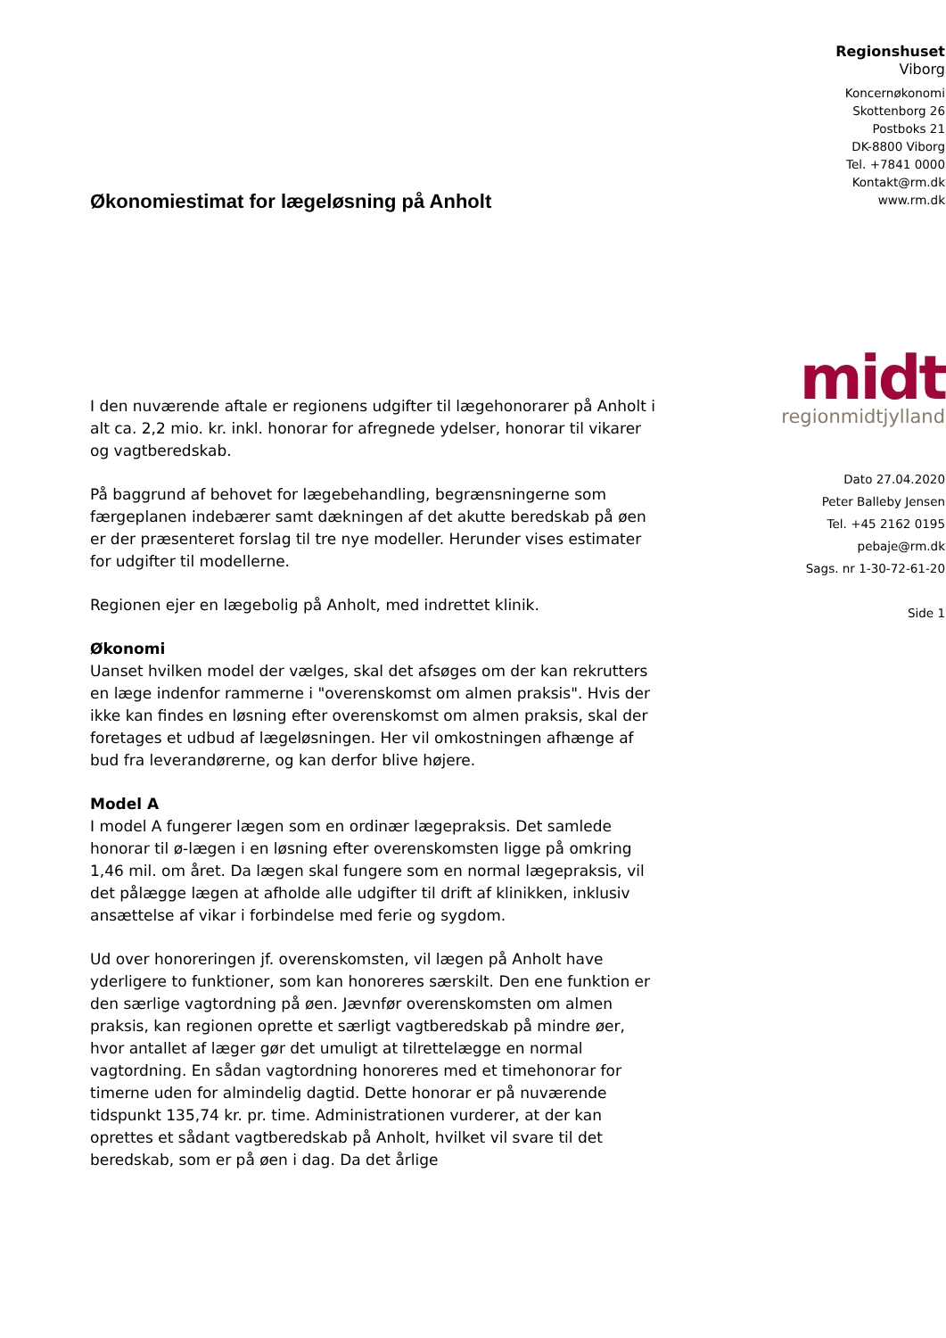Økonomiestimat for lægeløsning på Anholt
I den nuværende aftale er regionens udgifter til lægehonorarer på Anholt i alt ca. 2,2 mio. kr. inkl. honorar for afregnede ydelser, honorar til vikarer og vagtberedskab.
På baggrund af behovet for lægebehandling, begrænsningerne som færgeplanen indebærer samt dækningen af det akutte beredskab på øen er der præsenteret forslag til tre nye modeller. Herunder vises estimater for udgifter til modellerne.
Regionen ejer en lægebolig på Anholt, med indrettet klinik.
Økonomi
Uanset hvilken model der vælges, skal det afsøges om der kan rekrutters en læge indenfor rammerne i "overenskomst om almen praksis". Hvis der ikke kan findes en løsning efter overenskomst om almen praksis, skal der foretages et udbud af lægeløsningen. Her vil omkostningen afhænge af bud fra leverandørerne, og kan derfor blive højere.
Model A
I model A fungerer lægen som en ordinær lægepraksis. Det samlede honorar til ø-lægen i en løsning efter overenskomsten ligge på omkring 1,46 mil. om året. Da lægen skal fungere som en normal lægepraksis, vil det pålægge lægen at afholde alle udgifter til drift af klinikken, inklusiv ansættelse af vikar i forbindelse med ferie og sygdom.
Ud over honoreringen jf. overenskomsten, vil lægen på Anholt have yderligere to funktioner, som kan honoreres særskilt. Den ene funktion er den særlige vagtordning på øen. Jævnfør overenskomsten om almen praksis, kan regionen oprette et særligt vagtberedskab på mindre øer, hvor antallet af læger gør det umuligt at tilrettelægge en normal vagtordning. En sådan vagtordning honoreres med et timehonorar for timerne uden for almindelig dagtid. Dette honorar er på nuværende tidspunkt 135,74 kr. pr. time. Administrationen vurderer, at der kan oprettes et sådant vagtberedskab på Anholt, hvilket vil svare til det beredskab, som er på øen i dag. Da det årlige
Regionshuset
Viborg
Koncernøkonomi
Skottenborg 26
Postboks 21
DK-8800 Viborg
Tel. +7841 0000
Kontakt@rm.dk
www.rm.dk
midt
regionmidtjylland
Dato 27.04.2020
Peter Balleby Jensen
Tel. +45 2162 0195
pebaje@rm.dk
Sags. nr 1-30-72-61-20
Side 1